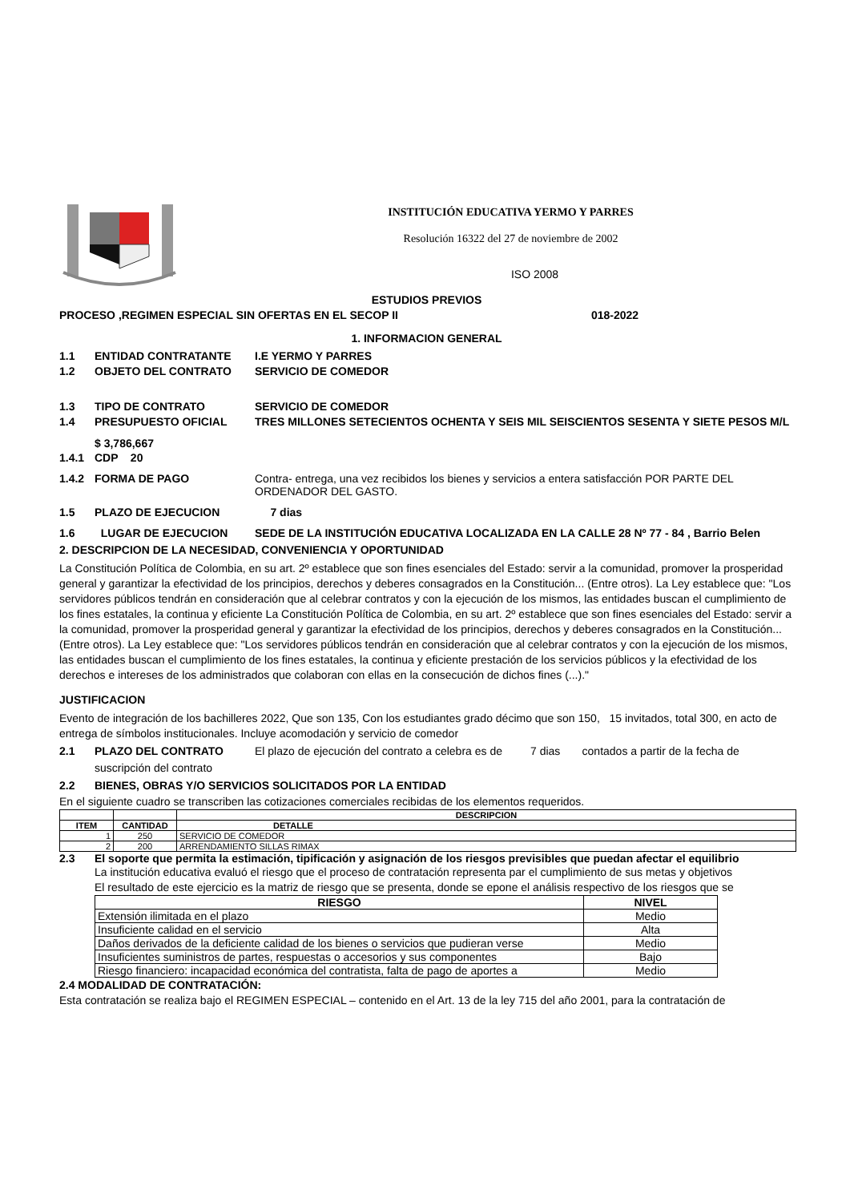INSTITUCIÓN EDUCATIVA YERMO Y PARRES
Resolución 16322 del 27 de noviembre de 2002
ISO 2008
ESTUDIOS PREVIOS
PROCESO ,REGIMEN ESPECIAL SIN OFERTAS EN EL SECOP II 018-2022
1. INFORMACION GENERAL
1.1 ENTIDAD CONTRATANTE I.E YERMO Y PARRES
1.2 OBJETO DEL CONTRATO SERVICIO DE COMEDOR
1.3 TIPO DE CONTRATO SERVICIO DE COMEDOR
1.4 PRESUPUESTO OFICIAL TRES MILLONES SETECIENTOS OCHENTA Y SEIS MIL SEISCIENTOS SESENTA Y SIETE PESOS M/L
$ 3,786,667
1.4.1 CDP 20
1.4.2 FORMA DE PAGO Contra- entrega, una vez recibidos los bienes y servicios a entera satisfacción POR PARTE DEL ORDENADOR DEL GASTO.
1.5 PLAZO DE EJECUCION 7 dias
1.6 LUGAR DE EJECUCION SEDE DE LA INSTITUCIÓN EDUCATIVA LOCALIZADA EN LA CALLE 28 Nº 77 - 84 , Barrio Belen
2. DESCRIPCION DE LA NECESIDAD, CONVENIENCIA Y OPORTUNIDAD
La Constitución Política de Colombia, en su art. 2º establece que son fines esenciales del Estado: servir a la comunidad, promover la prosperidad general y garantizar la efectividad de los principios, derechos y deberes consagrados en la Constitución... (Entre otros). La Ley establece que: "Los servidores públicos tendrán en consideración que al celebrar contratos y con la ejecución de los mismos, las entidades buscan el cumplimiento de los fines estatales, la continua y eficiente La Constitución Política de Colombia, en su art. 2º establece que son fines esenciales del Estado: servir a la comunidad, promover la prosperidad general y garantizar la efectividad de los principios, derechos y deberes consagrados en la Constitución... (Entre otros). La Ley establece que: "Los servidores públicos tendrán en consideración que al celebrar contratos y con la ejecución de los mismos, las entidades buscan el cumplimiento de los fines estatales, la continua y eficiente prestación de los servicios públicos y la efectividad de los derechos e intereses de los administrados que colaboran con ellas en la consecución de dichos fines (...)."
JUSTIFICACION
Evento de integración de los bachilleres 2022, Que son 135, Con los estudiantes grado décimo que son 150, 15 invitados, total 300, en acto de entrega de símbolos institucionales. Incluye acomodación y servicio de comedor
2.1 PLAZO DEL CONTRATO El plazo de ejecución del contrato a celebra es de 7 dias contados a partir de la fecha de
suscripción del contrato
2.2 BIENES, OBRAS Y/O SERVICIOS SOLICITADOS POR LA ENTIDAD
En el siguiente cuadro se transcriben las cotizaciones comerciales recibidas de los elementos requeridos.
| | | DESCRIPCION |
| --- | --- | --- |
| ITEM | CANTIDAD | DETALLE |
| 1 | 250 | SERVICIO DE COMEDOR |
| 2 | 200 | ARRENDAMIENTO SILLAS RIMAX |
2.3 El soporte que permita la estimación, tipificación y asignación de los riesgos previsibles que puedan afectar el equilibrio
La institución educativa evaluó el riesgo que el proceso de contratación representa par el cumplimiento de sus metas y objetivos
El resultado de este ejercicio es la matriz de riesgo que se presenta, donde se epone el análisis respectivo de los riesgos que se
| RIESGO | NIVEL |
| --- | --- |
| Extensión ilimitada en el plazo | Medio |
| Insuficiente calidad en el servicio | Alta |
| Daños derivados de la deficiente calidad de los bienes o servicios que pudieran verse | Medio |
| Insuficientes suministros de partes, respuestas o accesorios y sus componentes | Bajo |
| Riesgo financiero: incapacidad económica del contratista, falta de pago de aportes a | Medio |
2.4 MODALIDAD DE CONTRATACIÓN:
Esta contratación se realiza bajo el REGIMEN ESPECIAL – contenido en el Art. 13 de la ley 715 del año 2001, para la contratación de